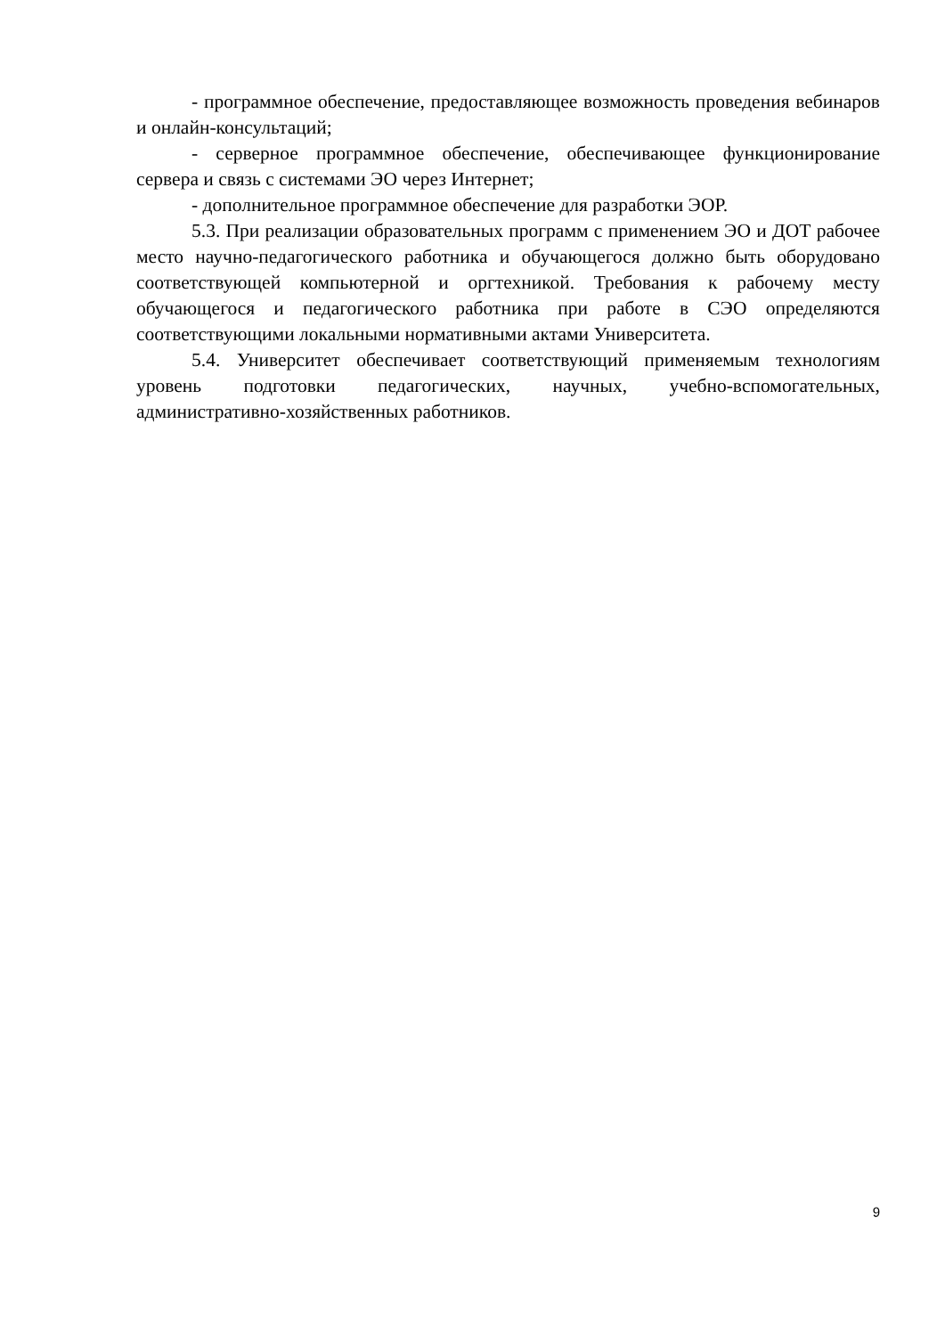- программное обеспечение, предоставляющее возможность проведения вебинаров и онлайн-консультаций;
- серверное программное обеспечение, обеспечивающее функционирование сервера и связь с системами ЭО через Интернет;
- дополнительное программное обеспечение для разработки ЭОР.
5.3. При реализации образовательных программ с применением ЭО и ДОТ рабочее место научно-педагогического работника и обучающегося должно быть оборудовано соответствующей компьютерной и оргтехникой. Требования к рабочему месту обучающегося и педагогического работника при работе в СЭО определяются соответствующими локальными нормативными актами Университета.
5.4. Университет обеспечивает соответствующий применяемым технологиям уровень подготовки педагогических, научных, учебно-вспомогательных, административно-хозяйственных работников.
9